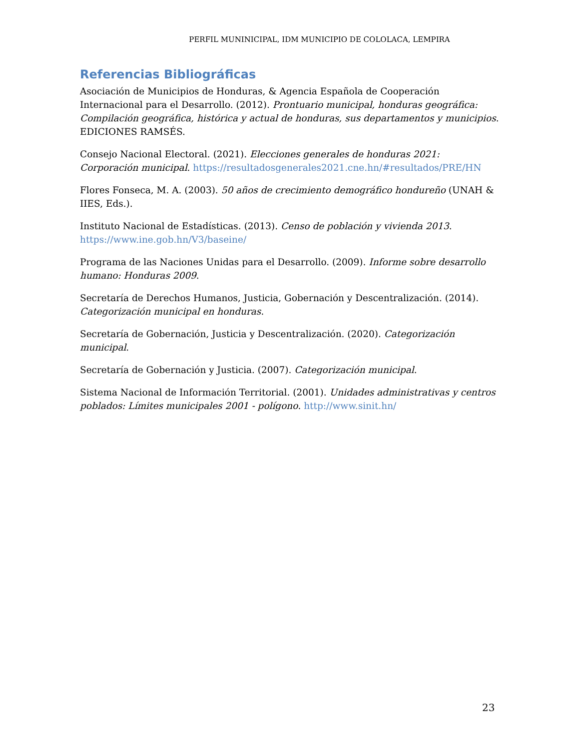PERFIL MUNINICIPAL, IDM MUNICIPIO DE COLOLACA, LEMPIRA
Referencias Bibliográficas
Asociación de Municipios de Honduras, & Agencia Española de Cooperación Internacional para el Desarrollo. (2012). Prontuario municipal, honduras geográfica: Compilación geográfica, histórica y actual de honduras, sus departamentos y municipios. EDICIONES RAMSÉS.
Consejo Nacional Electoral. (2021). Elecciones generales de honduras 2021: Corporación municipal. https://resultadosgenerales2021.cne.hn/#resultados/PRE/HN
Flores Fonseca, M. A. (2003). 50 años de crecimiento demográfico hondureño (UNAH & IIES, Eds.).
Instituto Nacional de Estadísticas. (2013). Censo de población y vivienda 2013. https://www.ine.gob.hn/V3/baseine/
Programa de las Naciones Unidas para el Desarrollo. (2009). Informe sobre desarrollo humano: Honduras 2009.
Secretaría de Derechos Humanos, Justicia, Gobernación y Descentralización. (2014). Categorización municipal en honduras.
Secretaría de Gobernación, Justicia y Descentralización. (2020). Categorización municipal.
Secretaría de Gobernación y Justicia. (2007). Categorización municipal.
Sistema Nacional de Información Territorial. (2001). Unidades administrativas y centros poblados: Límites municipales 2001 - polígono. http://www.sinit.hn/
23